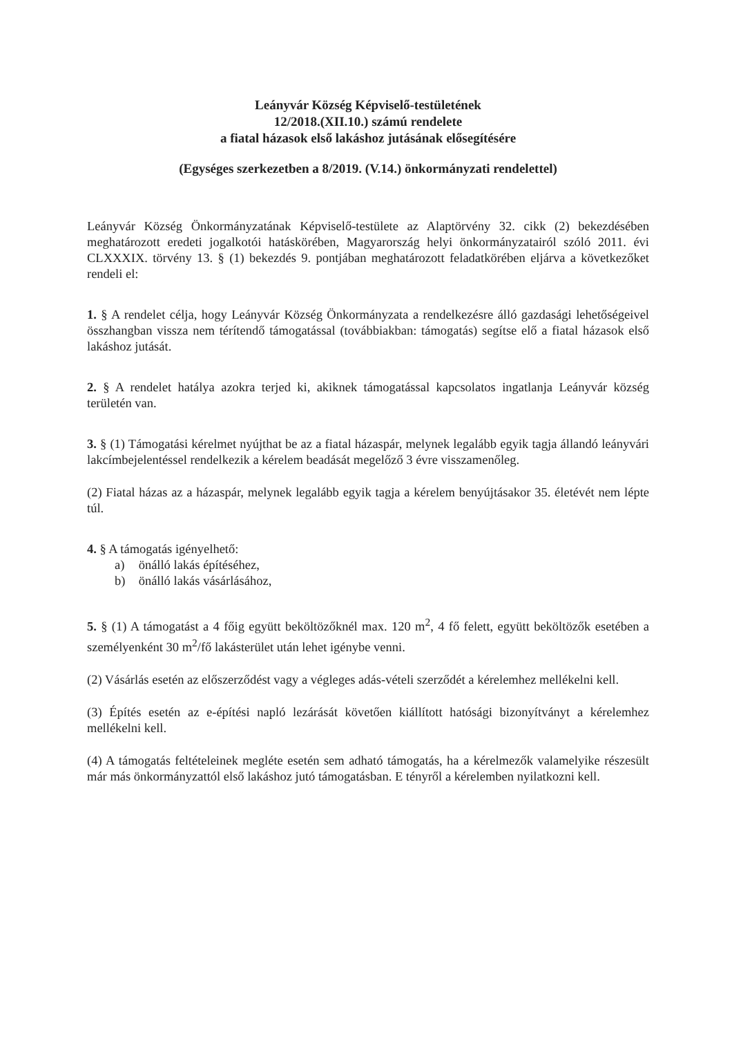Leányvár Község Képviselő-testületének
12/2018.(XII.10.) számú rendelete
a fiatal házasok első lakáshoz jutásának elősegítésére
(Egységes szerkezetben a 8/2019. (V.14.) önkormányzati rendelettel)
Leányvár Község Önkormányzatának Képviselő-testülete az Alaptörvény 32. cikk (2) bekezdésében meghatározott eredeti jogalkotói hatáskörében, Magyarország helyi önkormányzatairól szóló 2011. évi CLXXXIX. törvény 13. § (1) bekezdés 9. pontjában meghatározott feladatkörében eljárva a következőket rendeli el:
1. § A rendelet célja, hogy Leányvár Község Önkormányzata a rendelkezésre álló gazdasági lehetőségeivel összhangban vissza nem térítendő támogatással (továbbiakban: támogatás) segítse elő a fiatal házasok első lakáshoz jutását.
2. § A rendelet hatálya azokra terjed ki, akiknek támogatással kapcsolatos ingatlanja Leányvár község területén van.
3. § (1) Támogatási kérelmet nyújthat be az a fiatal házaspár, melynek legalább egyik tagja állandó leányvári lakcímbejelentéssel rendelkezik a kérelem beadását megelőző 3 évre visszamenőleg.
(2) Fiatal házas az a házaspár, melynek legalább egyik tagja a kérelem benyújtásakor 35. életévét nem lépte túl.
4. § A támogatás igényelhető:
a) önálló lakás építéséhez,
b) önálló lakás vásárlásához,
5. § (1) A támogatást a 4 főig együtt beköltözőknél max. 120 m<sup>2</sup>, 4 fő felett, együtt beköltözők esetében a személyenként 30 m<sup>2</sup>/fő lakásterület után lehet igénybe venni.
(2) Vásárlás esetén az előszerződést vagy a végleges adás-vételi szerződét a kérelemhez mellékelni kell.
(3) Építés esetén az e-építési napló lezárását követően kiállított hatósági bizonyítványt a kérelemhez mellékelni kell.
(4) A támogatás feltételeinek megléte esetén sem adható támogatás, ha a kérelmezők valamelyike részesült már más önkormányzattól első lakáshoz jutó támogatásban. E tényről a kérelemben nyilatkozni kell.